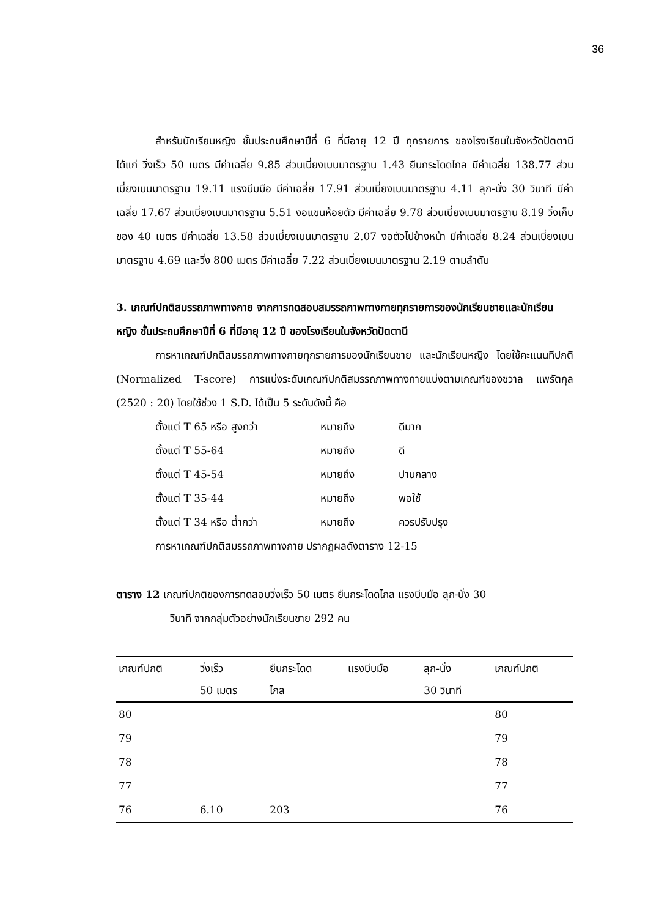36
สำหรับนักเรียนหญิง ชั้นประถมศึกษาปีที่ 6 ที่มีอายุ 12 ปี ทุกรายการ ของโรงเรียนในจังหวัดปัตตานี ได้แก่ วิ่งเร็ว 50 เมตร มีค่าเฉลี่ย 9.85 ส่วนเบี่ยงเบนมาตรฐาน 1.43 ยืนกระโดดไกล มีค่าเฉลี่ย 138.77 ส่วนเบี่ยงเบนมาตรฐาน 19.11 แรงบีบมือ มีค่าเฉลี่ย 17.91 ส่วนเบี่ยงเบนมาตรฐาน 4.11 ลุก-นั่ง 30 วินาที มีค่าเฉลี่ย 17.67 ส่วนเบี่ยงเบนมาตรฐาน 5.51 งอแขนห้อยตัว มีค่าเฉลี่ย 9.78 ส่วนเบี่ยงเบนมาตรฐาน 8.19 วิ่งเก็บของ 40 เมตร มีค่าเฉลี่ย 13.58 ส่วนเบี่ยงเบนมาตรฐาน 2.07 งอตัวไปข้างหน้า มีค่าเฉลี่ย 8.24 ส่วนเบี่ยงเบนมาตรฐาน 4.69 และวิ่ง 800 เมตร มีค่าเฉลี่ย 7.22 ส่วนเบี่ยงเบนมาตรฐาน 2.19 ตามลำดับ
3. เกณฑ์ปกติสมรรถภาพทางกาย จากการทดสอบสมรรถภาพทางกายทุกรายการของนักเรียนชายและนักเรียนหญิง ชั้นประถมศึกษาปีที่ 6 ที่มีอายุ 12 ปี ของโรงเรียนในจังหวัดปัตตานี
การหาเกณฑ์ปกติสมรรถภาพทางกายทุกรายการของนักเรียนชาย และนักเรียนหญิง โดยใช้คะแนนทีปกติ (Normalized T-score) การแบ่งระดับเกณฑ์ปกติสมรรถภาพทางกายแบ่งตามเกณฑ์ของชวาล แพรัตกุล (2520 : 20) โดยใช้ช่วง 1 S.D. ได้เป็น 5 ระดับดังนี้ คือ
ตั้งแต่ T 65 หรือ สูงกว่า หมายถึง ดีมาก
ตั้งแต่ T 55-64 หมายถึง ดี
ตั้งแต่ T 45-54 หมายถึง ปานกลาง
ตั้งแต่ T 35-44 หมายถึง พอใช้
ตั้งแต่ T 34 หรือ ต่ำกว่า หมายถึง ควรปรับปรุง
การหาเกณฑ์ปกติสมรรถภาพทางกาย ปรากฏผลดังตาราง 12-15
ตาราง 12 เกณฑ์ปกติของการทดสอบวิ่งเร็ว 50 เมตร ยืนกระโดดไกล แรงบีบมือ ลุก-นั่ง 30
วินาที จากกลุ่มตัวอย่างนักเรียนชาย 292 คน
| เกณฑ์ปกติ | วิ่งเร็ว 50 เมตร | ยืนกระโดด ไกล | แรงบีบมือ | ลุก-นั่ง 30 วินาที | เกณฑ์ปกติ |
| --- | --- | --- | --- | --- | --- |
| 80 | | | | | 80 |
| 79 | | | | | 79 |
| 78 | | | | | 78 |
| 77 | | | | | 77 |
| 76 | 6.10 | 203 | | | 76 |